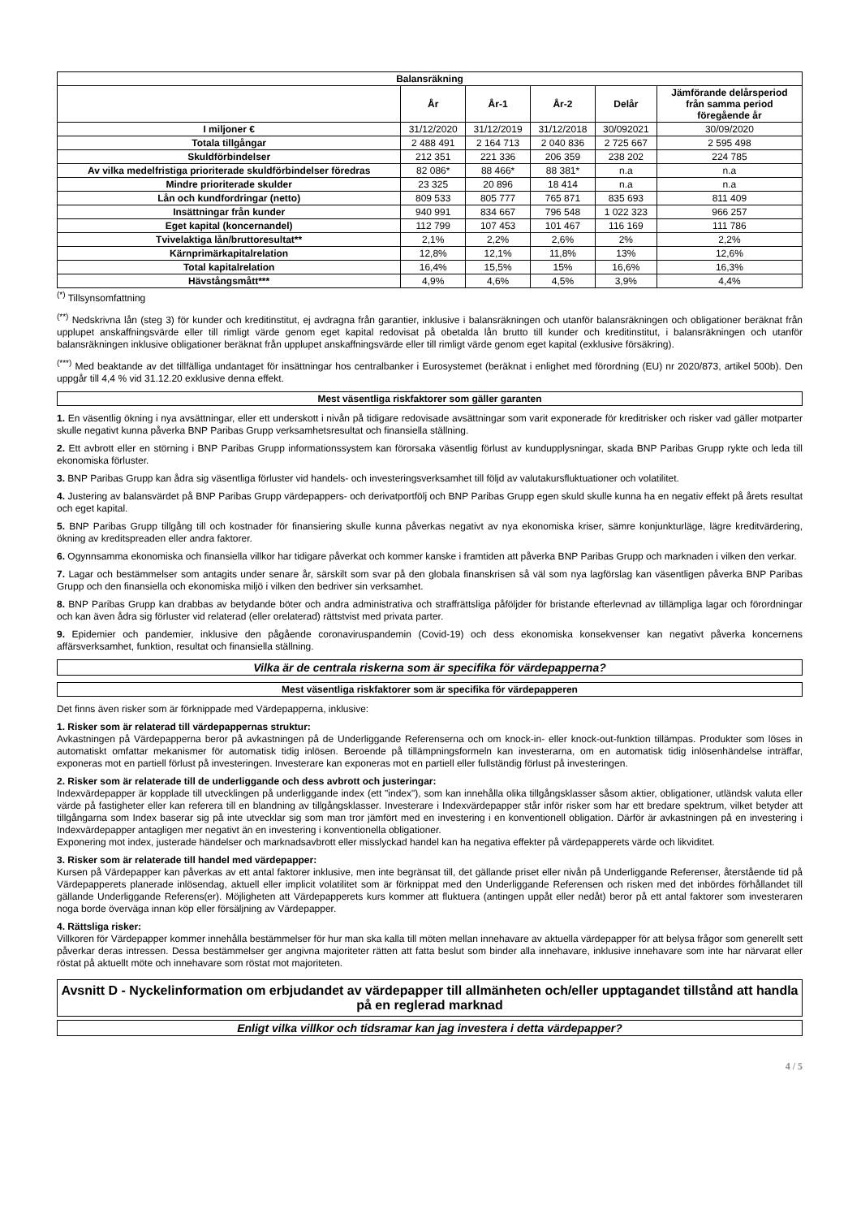| Balansräkning | | | | | |
| --- | --- | --- | --- | --- | --- |
| | År | År-1 | År-2 | Delår | Jämförande delårsperiod från samma period föregående år |
| I miljoner € | 31/12/2020 | 31/12/2019 | 31/12/2018 | 30/092021 | 30/09/2020 |
| Totala tillgångar | 2 488 491 | 2 164 713 | 2 040 836 | 2 725 667 | 2 595 498 |
| Skuldförbindelser | 212 351 | 221 336 | 206 359 | 238 202 | 224 785 |
| Av vilka medelfristiga prioriterade skuldförbindelser föredras | 82 086* | 88 466* | 88 381* | n.a | n.a |
| Mindre prioriterade skulder | 23 325 | 20 896 | 18 414 | n.a | n.a |
| Lån och kundfordringar (netto) | 809 533 | 805 777 | 765 871 | 835 693 | 811 409 |
| Insättningar från kunder | 940 991 | 834 667 | 796 548 | 1 022 323 | 966 257 |
| Eget kapital (koncernandel) | 112 799 | 107 453 | 101 467 | 116 169 | 111 786 |
| Tvivelaktiga lån/bruttoresultat** | 2,1% | 2,2% | 2,6% | 2% | 2,2% |
| Kärnprimärkapitalrelation | 12,8% | 12,1% | 11,8% | 13% | 12,6% |
| Total kapitalrelation | 16,4% | 15,5% | 15% | 16,6% | 16,3% |
| Hävstångsmått*** | 4,9% | 4,6% | 4,5% | 3,9% | 4,4% |
<sup>(*)</sup> Tillsynsomfattning
<sup>(**)</sup> Nedskrivna lån (steg 3) för kunder och kreditinstitut, ej avdragna från garantier, inklusive i balansräkningen och utanför balansräkningen och obligationer beräknat från upplupet anskaffningsvärde eller till rimligt värde genom eget kapital redovisat på obetalda lån brutto till kunder och kreditinstitut, i balansräkningen och utanför balansräkningen inklusive obligationer beräknat från upplupet anskaffningsvärde eller till rimligt värde genom eget kapital (exklusive försäkring).
<sup>(***)</sup> Med beaktande av det tillfälliga undantaget för insättningar hos centralbanker i Eurosystemet (beräknat i enlighet med förordning (EU) nr 2020/873, artikel 500b). Den uppgår till 4,4 % vid 31.12.20 exklusive denna effekt.
Mest väsentliga riskfaktorer som gäller garanten
1. En väsentlig ökning i nya avsättningar, eller ett underskott i nivån på tidigare redovisade avsättningar som varit exponerade för kreditrisker och risker vad gäller motparter skulle negativt kunna påverka BNP Paribas Grupp verksamhetsresultat och finansiella ställning.
2. Ett avbrott eller en störning i BNP Paribas Grupp informationssystem kan förorsaka väsentlig förlust av kundupplysningar, skada BNP Paribas Grupp rykte och leda till ekonomiska förluster.
3. BNP Paribas Grupp kan ådra sig väsentliga förluster vid handels- och investeringsverksamhet till följd av valutakursfluktuationer och volatilitet.
4. Justering av balansvärdet på BNP Paribas Grupp värdepappers- och derivatportfölj och BNP Paribas Grupp egen skuld skulle kunna ha en negativ effekt på årets resultat och eget kapital.
5. BNP Paribas Grupp tillgång till och kostnader för finansiering skulle kunna påverkas negativt av nya ekonomiska kriser, sämre konjunkturläge, lägre kreditvärdering, ökning av kreditspreaden eller andra faktorer.
6. Ogynnsamma ekonomiska och finansiella villkor har tidigare påverkat och kommer kanske i framtiden att påverka BNP Paribas Grupp och marknaden i vilken den verkar.
7. Lagar och bestämmelser som antagits under senare år, särskilt som svar på den globala finanskrisen så väl som nya lagförslag kan väsentligen påverka BNP Paribas Grupp och den finansiella och ekonomiska miljö i vilken den bedriver sin verksamhet.
8. BNP Paribas Grupp kan drabbas av betydande böter och andra administrativa och straffrättsliga påföljder för bristande efterlevnad av tillämpliga lagar och förordningar och kan även ådra sig förluster vid relaterad (eller orelaterad) rättstvist med privata parter.
9. Epidemier och pandemier, inklusive den pågående coronaviruspandemin (Covid-19) och dess ekonomiska konsekvenser kan negativt påverka koncernens affärsverksamhet, funktion, resultat och finansiella ställning.
Vilka är de centrala riskerna som är specifika för värdepapperna?
Mest väsentliga riskfaktorer som är specifika för värdepapperen
Det finns även risker som är förknippade med Värdepapperna, inklusive:
1. Risker som är relaterad till värdepappernas struktur:
Avkastningen på Värdepapperna beror på avkastningen på de Underliggande Referenserna och om knock-in- eller knock-out-funktion tillämpas. Produkter som löses in automatiskt omfattar mekanismer för automatisk tidig inlösen. Beroende på tillämpningsformeln kan investerarna, om en automatisk tidig inlösenhändelse inträffar, exponeras mot en partiell förlust på investeringen. Investerare kan exponeras mot en partiell eller fullständig förlust på investeringen.
2. Risker som är relaterade till de underliggande och dess avbrott och justeringar:
Indexvärdepapper är kopplade till utvecklingen på underliggande index (ett "index"), som kan innehålla olika tillgångsklasser såsom aktier, obligationer, utländsk valuta eller värde på fastigheter eller kan referera till en blandning av tillgångsklasser. Investerare i Indexvärdepapper står inför risker som har ett bredare spektrum, vilket betyder att tillgångarna som Index baserar sig på inte utvecklar sig som man tror jämfört med en investering i en konventionell obligation. Därför är avkastningen på en investering i Indexvärdepapper antagligen mer negativt än en investering i konventionella obligationer.
Exponering mot index, justerade händelser och marknadsavbrott eller misslyckad handel kan ha negativa effekter på värdepapperets värde och likviditet.
3. Risker som är relaterade till handel med värdepapper:
Kursen på Värdepapper kan påverkas av ett antal faktorer inklusive, men inte begränsat till, det gällande priset eller nivån på Underliggande Referenser, återstående tid på Värdepapperets planerade inlösendag, aktuell eller implicit volatilitet som är förknippat med den Underliggande Referensen och risken med det inbördes förhållandet till gällande Underliggande Referens(er). Möjligheten att Värdepapperets kurs kommer att fluktuera (antingen uppåt eller nedåt) beror på ett antal faktorer som investeraren noga borde överväga innan köp eller försäljning av Värdepapper.
4. Rättsliga risker:
Villkoren för Värdepapper kommer innehålla bestämmelser för hur man ska kalla till möten mellan innehavare av aktuella värdepapper för att belysa frågor som generellt sett påverkar deras intressen. Dessa bestämmelser ger angivna majoriteter rätten att fatta beslut som binder alla innehavare, inklusive innehavare som inte har närvarat eller röstat på aktuellt möte och innehavare som röstat mot majoriteten.
Avsnitt D - Nyckelinformation om erbjudandet av värdepapper till allmänheten och/eller upptagandet tillstånd att handla på en reglerad marknad
Enligt vilka villkor och tidsramar kan jag investera i detta värdepapper?
4 / 5